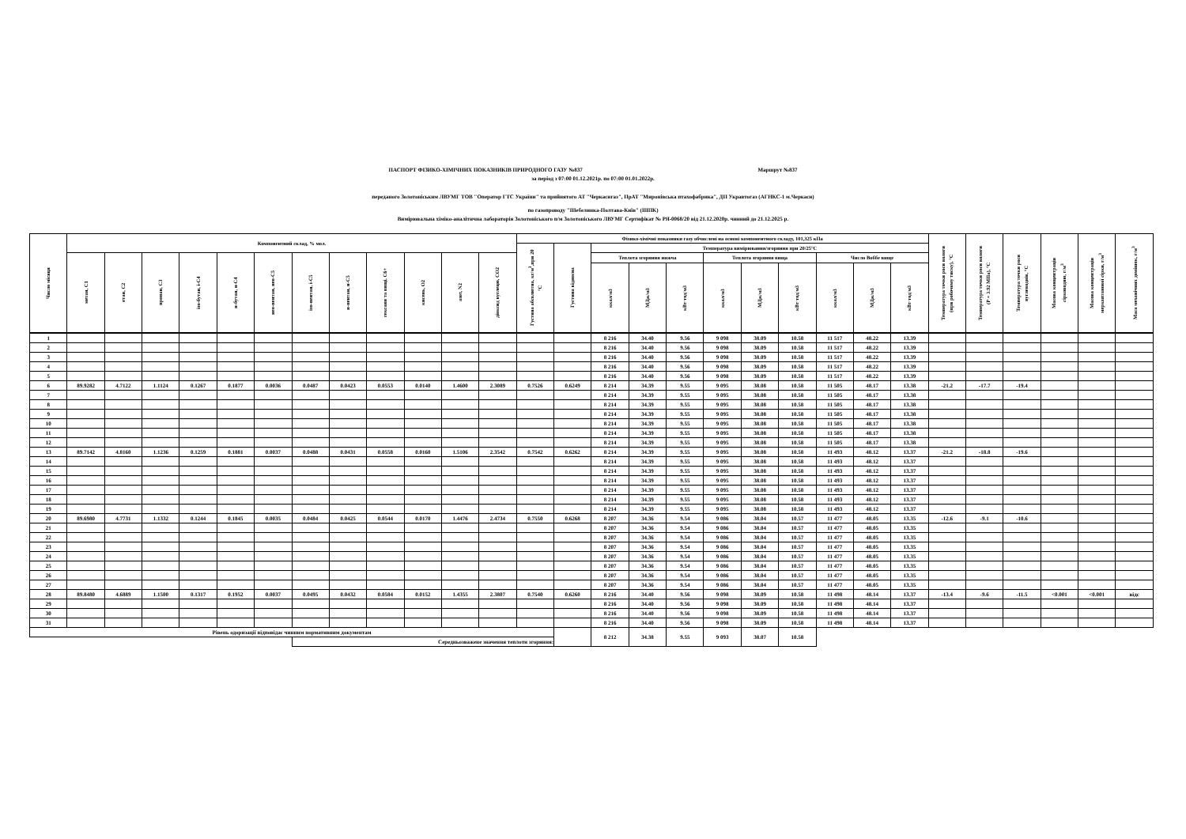ПАСПОРТ ФІЗИКО-ХІМІЧНИХ ПОКАЗНИКІВ ПРИРОДНОГО ГАЗУ №837 Маршрут №837
за період з 07:00 01.12.2021р. по 07:00 01.01.2022р.
переданого Золотоніським ЛВУМГ ТОВ "Оператор ГТС України" та прийнятого АТ "Черкасигаз", ПрАТ "Миронівська птахофабрика", ДП Укравтогаз (АГНКС-1 м.Черкаси)
по газопроводу "Шебелинка-Полтава-Київ" (ШПК)
Вимірювальна хіміко-аналітична лабораторія Золотоніського п/м Золотоніського ЛВУМГ Сертифікат № РЯ-0068/20 від 21.12.2020р. чинний до 21.12.2025 р.
| Число місяця | Компонентний склад, % мол. | | | | | | | | | | | | Фізико-хімічні показники газу обчислені на основі компонентного складу, 101,325 кПа | | | | | | | | | | | Температура точки роси вологи (при робочому тиску), °С | Температура точки роси вологи (Р = 3.92 МПа), °С | Температура точки роси вуглеводнів, °С | Масова концентрація сірководню, г/м<sup>3</sup> | Масова концентрація меркаптанової сірки, г/м<sup>3</sup> | Маса механічних домішок, г/м<sup>3</sup> |
| --- | --- | --- | --- | --- | --- | --- | --- | --- | --- | --- | --- | --- | --- | --- | --- | --- | --- | --- | --- | --- | --- | --- | --- | --- | --- | --- | --- | --- | --- |
| | | | | | | | | | | | | | Густина абсолютна, кг/м<sup>3</sup>,при 20 °С | Густина відносна | Температура вимірювання/згоряння при 20/25°С | | | | | | | | | | | | | | |
| | метан, С1 | етан, С2 | пропан, С3 | ізо-бутан, і-С4 | н-бутан, н-С4 | нео-пентан, нео-С5 | ізо-пентан, і-С5 | н-пентан, н-С5 | гексани та вищі, С6+ | кисень, О2 | азот, N2 | діоксид вуглецю, СО2 | | | Теплота згоряння нижча | | | Теплота згоряння вища | | | Число Воббе вище | | | | | | | | |
| | | | | | | | | | | | | | | | ккал/м3 | МДж/м3 | кВт·год/м3 | ккал/м3 | МДж/м3 | кВт·год/м3 | ккал/м3 | МДж/м3 | кВт·год/м3 | | | | | | |
| 1 | | | | | | | | | | | | | | | 8 216 | 34.40 | 9.56 | 9 098 | 38.09 | 10.58 | 11 517 | 48.22 | 13.39 | | | | | | |
| 2 | | | | | | | | | | | | | | | 8 216 | 34.40 | 9.56 | 9 098 | 38.09 | 10.58 | 11 517 | 48.22 | 13.39 | | | | | | |
| 3 | | | | | | | | | | | | | | | 8 216 | 34.40 | 9.56 | 9 098 | 38.09 | 10.58 | 11 517 | 48.22 | 13.39 | | | | | | |
| 4 | | | | | | | | | | | | | | | 8 216 | 34.40 | 9.56 | 9 098 | 38.09 | 10.58 | 11 517 | 48.22 | 13.39 | | | | | | |
| 5 | | | | | | | | | | | | | | | 8 216 | 34.40 | 9.56 | 9 098 | 38.09 | 10.58 | 11 517 | 48.22 | 13.39 | | | | | | |
| 6 | 89.9282 | 4.7122 | 1.1124 | 0.1267 | 0.1877 | 0.0036 | 0.0487 | 0.0423 | 0.0553 | 0.0140 | 1.4600 | 2.3089 | 0.7526 | 0.6249 | 8 214 | 34.39 | 9.55 | 9 095 | 38.08 | 10.58 | 11 505 | 48.17 | 13.38 | -21.2 | -17.7 | -19.4 | | | |
| 7 | | | | | | | | | | | | | | | 8 214 | 34.39 | 9.55 | 9 095 | 38.08 | 10.58 | 11 505 | 48.17 | 13.38 | | | | | | |
| 8 | | | | | | | | | | | | | | | 8 214 | 34.39 | 9.55 | 9 095 | 38.08 | 10.58 | 11 505 | 48.17 | 13.38 | | | | | | |
| 9 | | | | | | | | | | | | | | | 8 214 | 34.39 | 9.55 | 9 095 | 38.08 | 10.58 | 11 505 | 48.17 | 13.38 | | | | | | |
| 10 | | | | | | | | | | | | | | | 8 214 | 34.39 | 9.55 | 9 095 | 38.08 | 10.58 | 11 505 | 48.17 | 13.38 | | | | | | |
| 11 | | | | | | | | | | | | | | | 8 214 | 34.39 | 9.55 | 9 095 | 38.08 | 10.58 | 11 505 | 48.17 | 13.38 | | | | | | |
| 12 | | | | | | | | | | | | | | | 8 214 | 34.39 | 9.55 | 9 095 | 38.08 | 10.58 | 11 505 | 48.17 | 13.38 | | | | | | |
| 13 | 89.7142 | 4.8160 | 1.1236 | 0.1259 | 0.1881 | 0.0037 | 0.0488 | 0.0431 | 0.0558 | 0.0160 | 1.5106 | 2.3542 | 0.7542 | 0.6262 | 8 214 | 34.39 | 9.55 | 9 095 | 38.08 | 10.58 | 11 493 | 48.12 | 13.37 | -21.2 | -18.8 | -19.6 | | | |
| 14 | | | | | | | | | | | | | | | 8 214 | 34.39 | 9.55 | 9 095 | 38.08 | 10.58 | 11 493 | 48.12 | 13.37 | | | | | | |
| 15 | | | | | | | | | | | | | | | 8 214 | 34.39 | 9.55 | 9 095 | 38.08 | 10.58 | 11 493 | 48.12 | 13.37 | | | | | | |
| 16 | | | | | | | | | | | | | | | 8 214 | 34.39 | 9.55 | 9 095 | 38.08 | 10.58 | 11 493 | 48.12 | 13.37 | | | | | | |
| 17 | | | | | | | | | | | | | | | 8 214 | 34.39 | 9.55 | 9 095 | 38.08 | 10.58 | 11 493 | 48.12 | 13.37 | | | | | | |
| 18 | | | | | | | | | | | | | | | 8 214 | 34.39 | 9.55 | 9 095 | 38.08 | 10.58 | 11 493 | 48.12 | 13.37 | | | | | | |
| 19 | | | | | | | | | | | | | | | 8 214 | 34.39 | 9.55 | 9 095 | 38.08 | 10.58 | 11 493 | 48.12 | 13.37 | | | | | | |
| 20 | 89.6980 | 4.7731 | 1.1332 | 0.1244 | 0.1845 | 0.0035 | 0.0484 | 0.0425 | 0.0544 | 0.0170 | 1.4476 | 2.4734 | 0.7550 | 0.6268 | 8 207 | 34.36 | 9.54 | 9 086 | 38.04 | 10.57 | 11 477 | 48.05 | 13.35 | -12.6 | -9.1 | -10.6 | | | |
| 21 | | | | | | | | | | | | | | | 8 207 | 34.36 | 9.54 | 9 086 | 38.04 | 10.57 | 11 477 | 48.05 | 13.35 | | | | | | |
| 22 | | | | | | | | | | | | | | | 8 207 | 34.36 | 9.54 | 9 086 | 38.04 | 10.57 | 11 477 | 48.05 | 13.35 | | | | | | |
| 23 | | | | | | | | | | | | | | | 8 207 | 34.36 | 9.54 | 9 086 | 38.04 | 10.57 | 11 477 | 48.05 | 13.35 | | | | | | |
| 24 | | | | | | | | | | | | | | | 8 207 | 34.36 | 9.54 | 9 086 | 38.04 | 10.57 | 11 477 | 48.05 | 13.35 | | | | | | |
| 25 | | | | | | | | | | | | | | | 8 207 | 34.36 | 9.54 | 9 086 | 38.04 | 10.57 | 11 477 | 48.05 | 13.35 | | | | | | |
| 26 | | | | | | | | | | | | | | | 8 207 | 34.36 | 9.54 | 9 086 | 38.04 | 10.57 | 11 477 | 48.05 | 13.35 | | | | | | |
| 27 | | | | | | | | | | | | | | | 8 207 | 34.36 | 9.54 | 9 086 | 38.04 | 10.57 | 11 477 | 48.05 | 13.35 | | | | | | |
| 28 | 89.8480 | 4.6889 | 1.1500 | 0.1317 | 0.1952 | 0.0037 | 0.0495 | 0.0432 | 0.0584 | 0.0152 | 1.4355 | 2.3807 | 0.7540 | 0.6260 | 8 216 | 34.40 | 9.56 | 9 098 | 38.09 | 10.58 | 11 498 | 48.14 | 13.37 | -13.4 | -9.6 | -11.5 | <0.001 | <0.001 | відс |
| 29 | | | | | | | | | | | | | | | 8 216 | 34.40 | 9.56 | 9 098 | 38.09 | 10.58 | 11 498 | 48.14 | 13.37 | | | | | | |
| 30 | | | | | | | | | | | | | | | 8 216 | 34.40 | 9.56 | 9 098 | 38.09 | 10.58 | 11 498 | 48.14 | 13.37 | | | | | | |
| 31 | | | | | | | | | | | | | | | 8 216 | 34.40 | 9.56 | 9 098 | 38.09 | 10.58 | 11 498 | 48.14 | 13.37 | | | | | | |
| Рівень одоризації відповідає чинним нормативним документам | | | | | | | | | | | | | | | 8 212 | 34.38 | 9.55 | 9 093 | 38.07 | 10.58 | | | | | | | | | |
| | | | | | | | Середньозважене значення теплоти згоряння: | | | | | | | | | | | | | | | | | | | | | | |